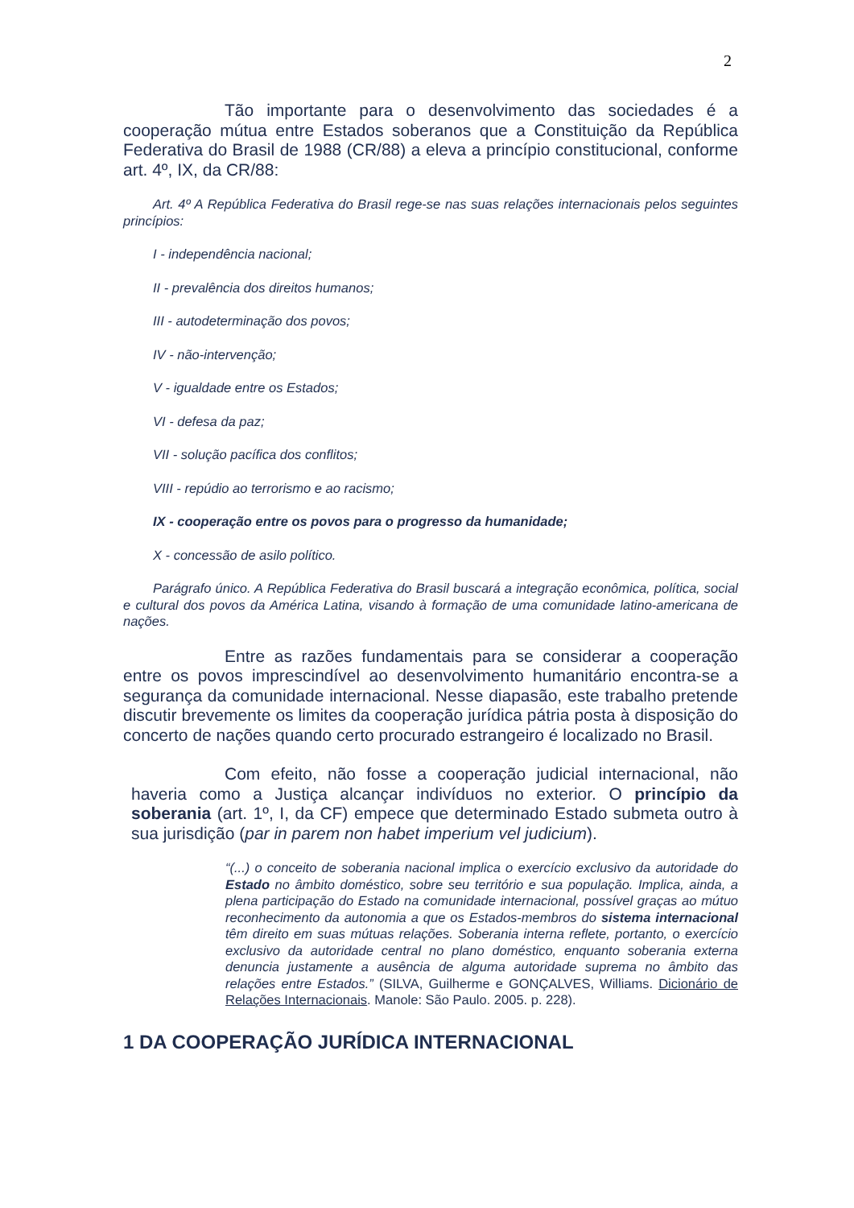2
Tão importante para o desenvolvimento das sociedades é a cooperação mútua entre Estados soberanos que a Constituição da República Federativa do Brasil de 1988 (CR/88) a eleva a princípio constitucional, conforme art. 4º, IX, da CR/88:
Art. 4º A República Federativa do Brasil rege-se nas suas relações internacionais pelos seguintes princípios:
I - independência nacional;
II - prevalência dos direitos humanos;
III - autodeterminação dos povos;
IV - não-intervenção;
V - igualdade entre os Estados;
VI - defesa da paz;
VII - solução pacífica dos conflitos;
VIII - repúdio ao terrorismo e ao racismo;
IX - cooperação entre os povos para o progresso da humanidade;
X - concessão de asilo político.
Parágrafo único. A República Federativa do Brasil buscará a integração econômica, política, social e cultural dos povos da América Latina, visando à formação de uma comunidade latino-americana de nações.
Entre as razões fundamentais para se considerar a cooperação entre os povos imprescindível ao desenvolvimento humanitário encontra-se a segurança da comunidade internacional. Nesse diapasão, este trabalho pretende discutir brevemente os limites da cooperação jurídica pátria posta à disposição do concerto de nações quando certo procurado estrangeiro é localizado no Brasil.
Com efeito, não fosse a cooperação judicial internacional, não haveria como a Justiça alcançar indivíduos no exterior. O princípio da soberania (art. 1º, I, da CF) empece que determinado Estado submeta outro à sua jurisdição (par in parem non habet imperium vel judicium).
“(...) o conceito de soberania nacional implica o exercício exclusivo da autoridade do Estado no âmbito doméstico, sobre seu território e sua população. Implica, ainda, a plena participação do Estado na comunidade internacional, possível graças ao mútuo reconhecimento da autonomia a que os Estados-membros do sistema internacional têm direito em suas mútuas relações. Soberania interna reflete, portanto, o exercício exclusivo da autoridade central no plano doméstico, enquanto soberania externa denuncia justamente a ausência de alguma autoridade suprema no âmbito das relações entre Estados.” (SILVA, Guilherme e GONÇALVES, Williams. Dicionário de Relações Internacionais. Manole: São Paulo. 2005. p. 228).
1 DA COOPERAÇÃO JURÍDICA INTERNACIONAL